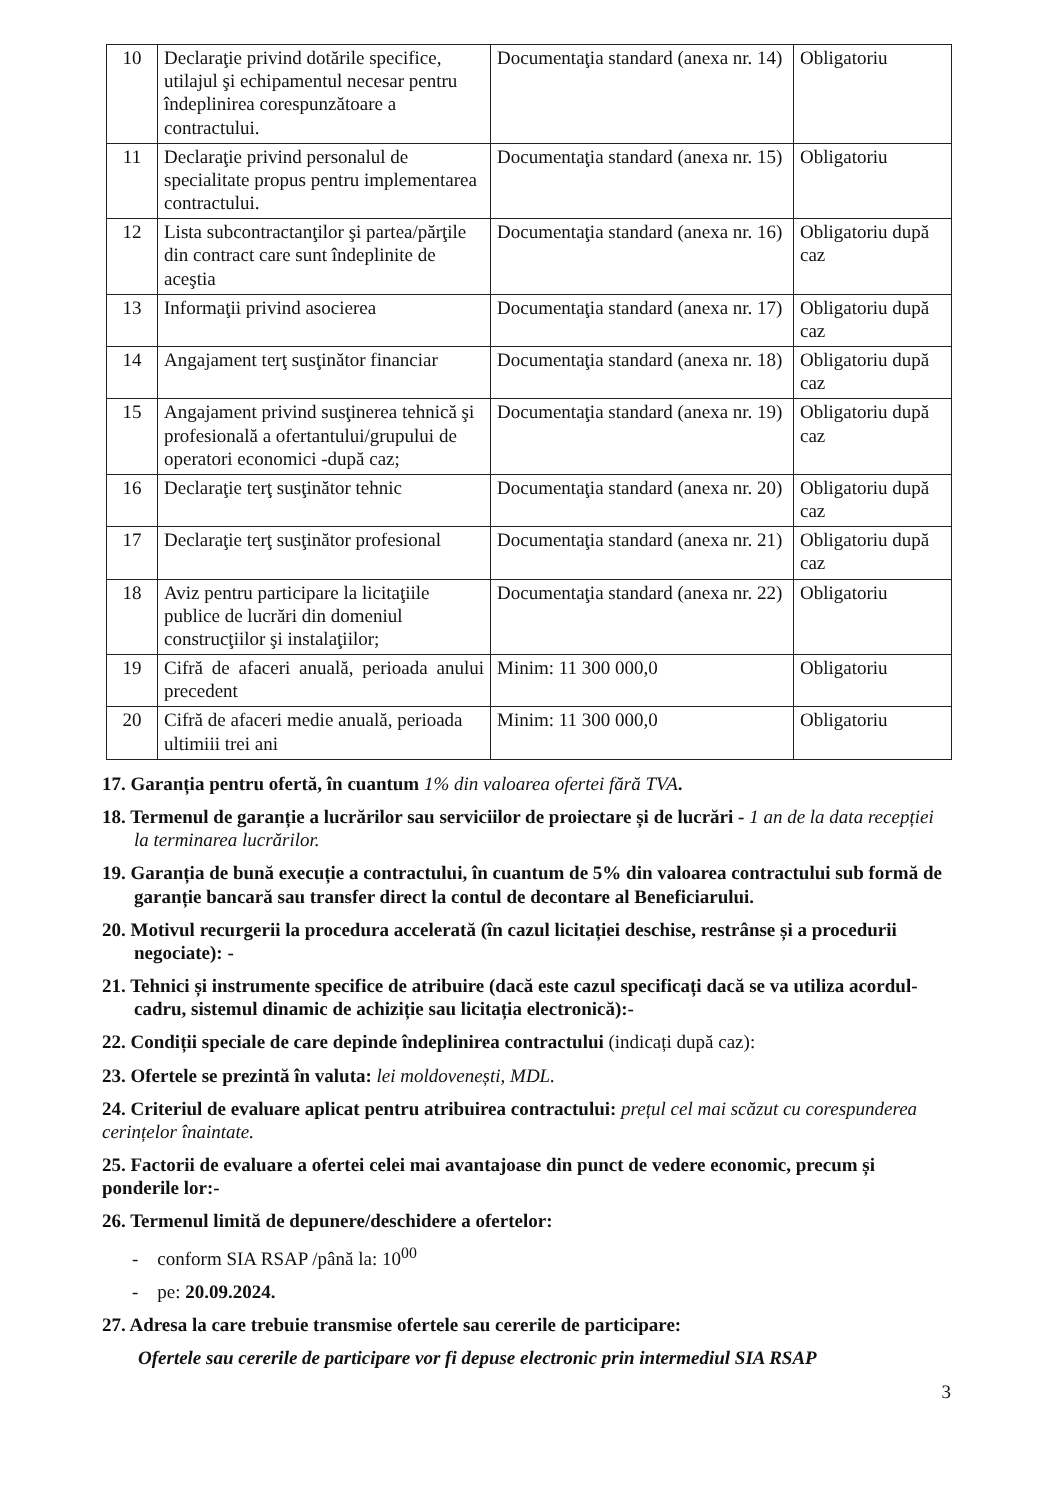| 10 | Declaraţie privind dotările specifice, utilajul şi echipamentul necesar pentru îndeplinirea corespunzătoare a contractului. | Documentaţia standard (anexa nr. 14) | Obligatoriu |
| 11 | Declaraţie privind personalul de specialitate propus pentru implementarea contractului. | Documentaţia standard (anexa nr. 15) | Obligatoriu |
| 12 | Lista subcontractanţilor şi partea/părţile din contract care sunt îndeplinite de aceştia | Documentaţia standard (anexa nr. 16) | Obligatoriu după caz |
| 13 | Informaţii privind asocierea | Documentaţia standard (anexa nr. 17) | Obligatoriu după caz |
| 14 | Angajament terţ susţinător financiar | Documentaţia standard (anexa nr. 18) | Obligatoriu după caz |
| 15 | Angajament privind susţinerea tehnică şi profesională a ofertantului/grupului de operatori economici -după caz; | Documentaţia standard (anexa nr. 19) | Obligatoriu după caz |
| 16 | Declaraţie terţ susţinător tehnic | Documentaţia standard (anexa nr. 20) | Obligatoriu după caz |
| 17 | Declaraţie terţ susţinător profesional | Documentaţia standard (anexa nr. 21) | Obligatoriu după caz |
| 18 | Aviz pentru participare la licitaţiile publice de lucrări din domeniul construcţiilor şi instalaţiilor; | Documentaţia standard (anexa nr. 22) | Obligatoriu |
| 19 | Cifră de afaceri anuală, perioada anului precedent | Minim: 11 300 000,0 | Obligatoriu |
| 20 | Cifră de afaceri medie anuală, perioada ultimiii trei ani | Minim: 11 300 000,0 | Obligatoriu |
17. Garanția pentru ofertă, în cuantum 1% din valoarea ofertei fără TVA.
18. Termenul de garanție a lucrărilor sau serviciilor de proiectare și de lucrări - 1 an de la data recepției la terminarea lucrărilor.
19. Garanția de bună execuție a contractului, în cuantum de 5% din valoarea contractului sub formă de garanție bancară sau transfer direct la contul de decontare al Beneficiarului.
20. Motivul recurgerii la procedura accelerată (în cazul licitației deschise, restrânse și a procedurii negociate): -
21. Tehnici și instrumente specifice de atribuire (dacă este cazul specificați dacă se va utiliza acordul-cadru, sistemul dinamic de achiziție sau licitația electronică):-
22. Condiții speciale de care depinde îndeplinirea contractului (indicați după caz):
23. Ofertele se prezintă în valuta: lei moldovenești, MDL.
24. Criteriul de evaluare aplicat pentru atribuirea contractului: prețul cel mai scăzut cu corespunderea cerințelor înaintate.
25. Factorii de evaluare a ofertei celei mai avantajoase din punct de vedere economic, precum și ponderile lor:-
26. Termenul limită de depunere/deschidere a ofertelor:
- conform SIA RSAP /până la: 10<sup>00</sup>
- pe: 20.09.2024.
27. Adresa la care trebuie transmise ofertele sau cererile de participare:
Ofertele sau cererile de participare vor fi depuse electronic prin intermediul SIA RSAP
3